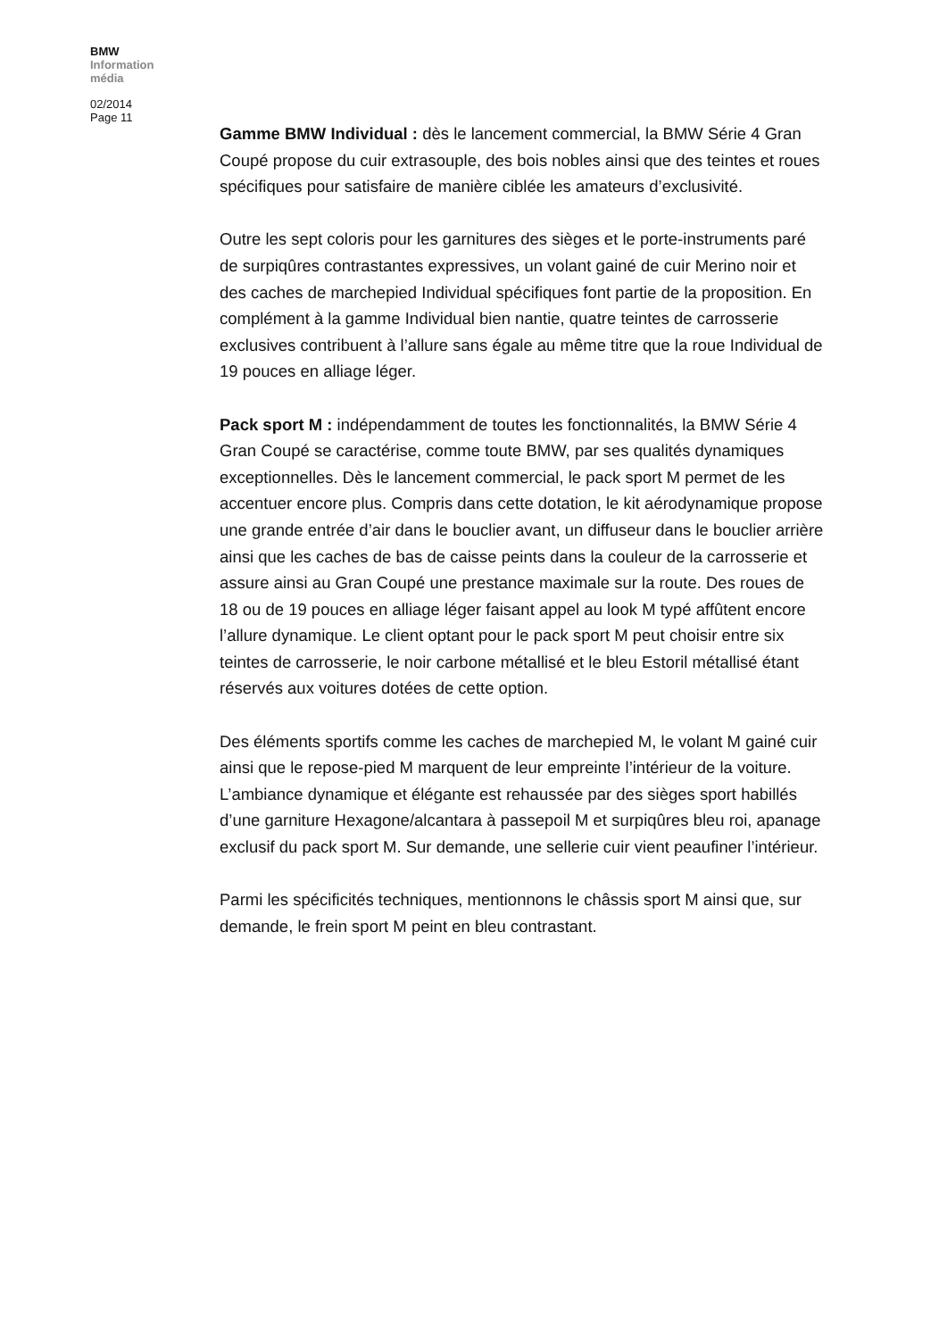BMW
Information
média
02/2014
Page 11
Gamme BMW Individual : dès le lancement commercial, la BMW Série 4 Gran Coupé propose du cuir extrasouple, des bois nobles ainsi que des teintes et roues spécifiques pour satisfaire de manière ciblée les amateurs d’exclusivité.
Outre les sept coloris pour les garnitures des sièges et le porte-instruments paré de surpiqûres contrastantes expressives, un volant gainé de cuir Merino noir et des caches de marchepied Individual spécifiques font partie de la proposition. En complément à la gamme Individual bien nantie, quatre teintes de carrosserie exclusives contribuent à l’allure sans égale au même titre que la roue Individual de 19 pouces en alliage léger.
Pack sport M : indépendamment de toutes les fonctionnalités, la BMW Série 4 Gran Coupé se caractérise, comme toute BMW, par ses qualités dynamiques exceptionnelles. Dès le lancement commercial, le pack sport M permet de les accentuer encore plus. Compris dans cette dotation, le kit aérodynamique propose une grande entrée d’air dans le bouclier avant, un diffuseur dans le bouclier arrière ainsi que les caches de bas de caisse peints dans la couleur de la carrosserie et assure ainsi au Gran Coupé une prestance maximale sur la route. Des roues de 18 ou de 19 pouces en alliage léger faisant appel au look M typé affûtent encore l’allure dynamique. Le client optant pour le pack sport M peut choisir entre six teintes de carrosserie, le noir carbone métallisé et le bleu Estoril métallisé étant réservés aux voitures dotées de cette option.
Des éléments sportifs comme les caches de marchepied M, le volant M gainé cuir ainsi que le repose-pied M marquent de leur empreinte l’intérieur de la voiture. L’ambiance dynamique et élégante est rehaussée par des sièges sport habillés d’une garniture Hexagone/alcantara à passepoil M et surpiqûres bleu roi, apanage exclusif du pack sport M. Sur demande, une sellerie cuir vient peaufiner l’intérieur.
Parmi les spécificités techniques, mentionnons le châssis sport M ainsi que, sur demande, le frein sport M peint en bleu contrastant.